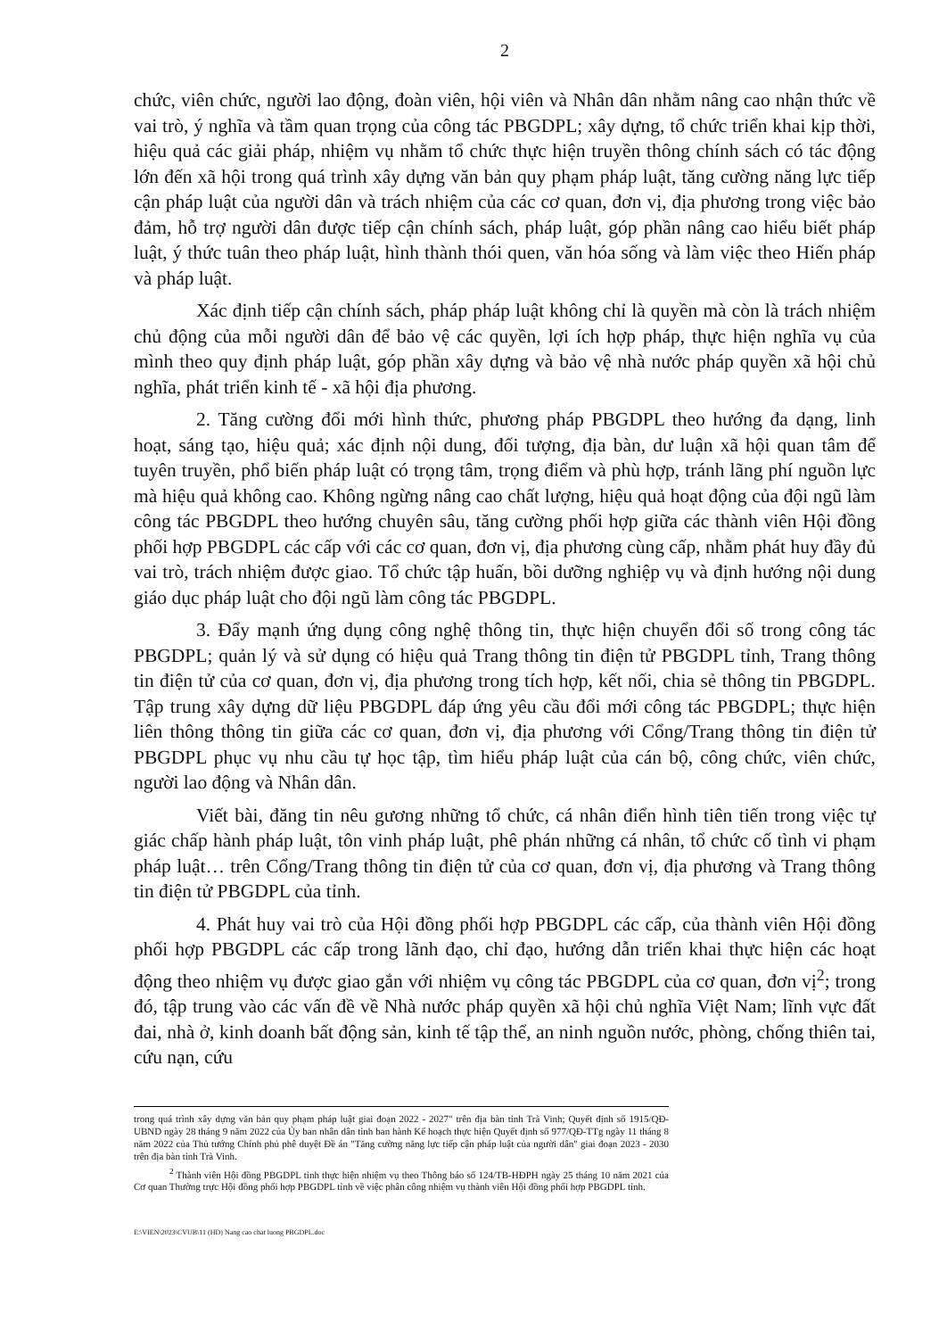2
chức, viên chức, người lao động, đoàn viên, hội viên và Nhân dân nhằm nâng cao nhận thức về vai trò, ý nghĩa và tầm quan trọng của công tác PBGDPL; xây dựng, tổ chức triển khai kịp thời, hiệu quả các giải pháp, nhiệm vụ nhằm tổ chức thực hiện truyền thông chính sách có tác động lớn đến xã hội trong quá trình xây dựng văn bản quy phạm pháp luật, tăng cường năng lực tiếp cận pháp luật của người dân và trách nhiệm của các cơ quan, đơn vị, địa phương trong việc bảo đảm, hỗ trợ người dân được tiếp cận chính sách, pháp luật, góp phần nâng cao hiểu biết pháp luật, ý thức tuân theo pháp luật, hình thành thói quen, văn hóa sống và làm việc theo Hiến pháp và pháp luật.
Xác định tiếp cận chính sách, pháp pháp luật không chỉ là quyền mà còn là trách nhiệm chủ động của mỗi người dân để bảo vệ các quyền, lợi ích hợp pháp, thực hiện nghĩa vụ của mình theo quy định pháp luật, góp phần xây dựng và bảo vệ nhà nước pháp quyền xã hội chủ nghĩa, phát triển kinh tế - xã hội địa phương.
2. Tăng cường đổi mới hình thức, phương pháp PBGDPL theo hướng đa dạng, linh hoạt, sáng tạo, hiệu quả; xác định nội dung, đối tượng, địa bàn, dư luận xã hội quan tâm để tuyên truyền, phổ biến pháp luật có trọng tâm, trọng điểm và phù hợp, tránh lãng phí nguồn lực mà hiệu quả không cao. Không ngừng nâng cao chất lượng, hiệu quả hoạt động của đội ngũ làm công tác PBGDPL theo hướng chuyên sâu, tăng cường phối hợp giữa các thành viên Hội đồng phối hợp PBGDPL các cấp với các cơ quan, đơn vị, địa phương cùng cấp, nhằm phát huy đầy đủ vai trò, trách nhiệm được giao. Tổ chức tập huấn, bồi dưỡng nghiệp vụ và định hướng nội dung giáo dục pháp luật cho đội ngũ làm công tác PBGDPL.
3. Đẩy mạnh ứng dụng công nghệ thông tin, thực hiện chuyển đổi số trong công tác PBGDPL; quản lý và sử dụng có hiệu quả Trang thông tin điện tử PBGDPL tỉnh, Trang thông tin điện tử của cơ quan, đơn vị, địa phương trong tích hợp, kết nối, chia sẻ thông tin PBGDPL. Tập trung xây dựng dữ liệu PBGDPL đáp ứng yêu cầu đổi mới công tác PBGDPL; thực hiện liên thông thông tin giữa các cơ quan, đơn vị, địa phương với Cổng/Trang thông tin điện tử PBGDPL phục vụ nhu cầu tự học tập, tìm hiểu pháp luật của cán bộ, công chức, viên chức, người lao động và Nhân dân.
Viết bài, đăng tin nêu gương những tổ chức, cá nhân điển hình tiên tiến trong việc tự giác chấp hành pháp luật, tôn vinh pháp luật, phê phán những cá nhân, tổ chức cố tình vi phạm pháp luật… trên Cổng/Trang thông tin điện tử của cơ quan, đơn vị, địa phương và Trang thông tin điện tử PBGDPL của tỉnh.
4. Phát huy vai trò của Hội đồng phối hợp PBGDPL các cấp, của thành viên Hội đồng phối hợp PBGDPL các cấp trong lãnh đạo, chỉ đạo, hướng dẫn triển khai thực hiện các hoạt động theo nhiệm vụ được giao gắn với nhiệm vụ công tác PBGDPL của cơ quan, đơn vị<sup>2</sup>; trong đó, tập trung vào các vấn đề về Nhà nước pháp quyền xã hội chủ nghĩa Việt Nam; lĩnh vực đất đai, nhà ở, kinh doanh bất động sản, kinh tế tập thể, an ninh nguồn nước, phòng, chống thiên tai, cứu nạn, cứu
trong quá trình xây dựng văn bản quy phạm pháp luật giai đoạn 2022 - 2027" trên địa bàn tỉnh Trà Vinh; Quyết định số 1915/QĐ-UBND ngày 28 tháng 9 năm 2022 của Ủy ban nhân dân tỉnh ban hành Kế hoạch thực hiện Quyết định số 977/QĐ-TTg ngày 11 tháng 8 năm 2022 của Thủ tướng Chính phủ phê duyệt Đề án "Tăng cường năng lực tiếp cận pháp luật của người dân" giai đoạn 2023 - 2030 trên địa bàn tỉnh Trà Vinh.
<sup>2</sup> Thành viên Hội đồng PBGDPL tỉnh thực hiện nhiệm vụ theo Thông báo số 124/TB-HĐPH ngày 25 tháng 10 năm 2021 của Cơ quan Thường trực Hội đồng phối hợp PBGDPL tỉnh về việc phân công nhiệm vụ thành viên Hội đồng phối hợp PBGDPL tỉnh.
E:\VIEN\2023\CVUB\11 (HD) Nang cao chat luong PBGDPL.doc